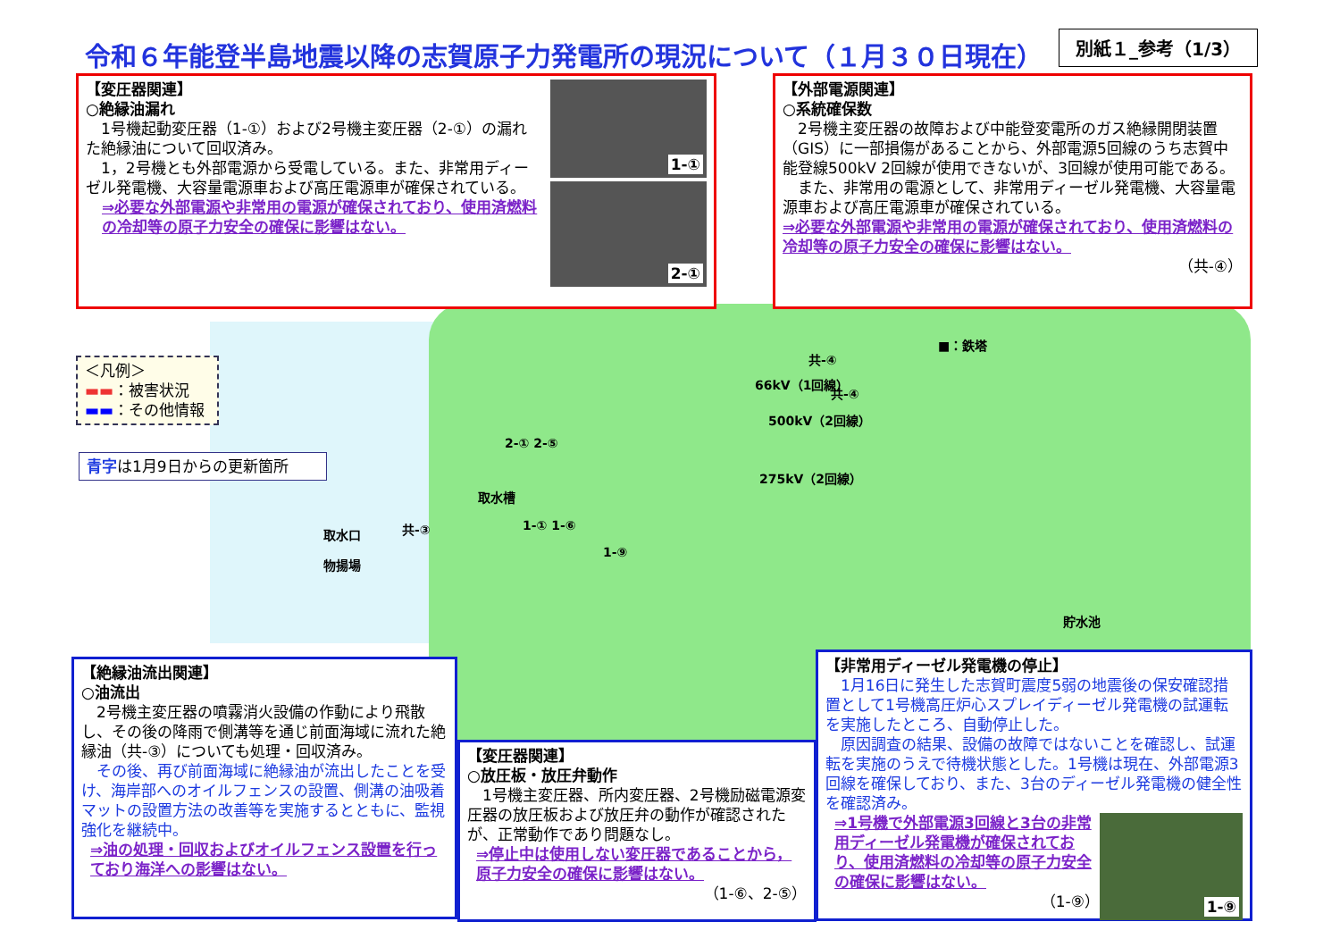令和６年能登半島地震以降の志賀原子力発電所の現況について（１月３０日現在）
別紙１_参考（1/3）
【変圧器関連】
○絶縁油漏れ
　1号機起動変圧器（1-①）および2号機主変圧器（2-①）の漏れた絶縁油について回収済み。
　1，2号機とも外部電源から受電している。また、非常用ディーゼル発電機、大容量電源車および高圧電源車が確保されている。
⇒必要な外部電源や非常用の電源が確保されており、使用済燃料の冷却等の原子力安全の確保に影響はない。
1-①
2-①
【外部電源関連】
○系統確保数
　2号機主変圧器の故障および中能登変電所のガス絶縁開閉装置（GIS）に一部損傷があることから、外部電源5回線のうち志賀中能登線500kV 2回線が使用できないが、3回線が使用可能である。
　また、非常用の電源として、非常用ディーゼル発電機、大容量電源車および高圧電源車が確保されている。
⇒必要な外部電源や非常用の電源が確保されており、使用済燃料の冷却等の原子力安全の確保に影響はない。
（共-④）
＜凡例＞
▬▬：被害状況
▬▬：その他情報
青字は1月9日からの更新箇所
■：鉄塔
共-④
共-④
66kV（1回線）
500kV（2回線）
275kV（2回線）
2-① 2-⑤
取水槽
共-③ 1-① 1-⑥
1-⑨
取水口
物揚場
貯水池
【絶縁油流出関連】
○油流出
　2号機主変圧器の噴霧消火設備の作動により飛散し、その後の降雨で側溝等を通じ前面海域に流れた絶縁油（共-③）についても処理・回収済み。
　その後、再び前面海域に絶縁油が流出したことを受け、海岸部へのオイルフェンスの設置、側溝の油吸着マットの設置方法の改善等を実施するとともに、監視強化を継続中。
⇒油の処理・回収およびオイルフェンス設置を行っており海洋への影響はない。
【変圧器関連】
○放圧板・放圧弁動作
　1号機主変圧器、所内変圧器、2号機励磁電源変圧器の放圧板および放圧弁の動作が確認されたが、正常動作であり問題なし。
⇒停止中は使用しない変圧器であることから，原子力安全の確保に影響はない。
（1-⑥、2-⑤）
【非常用ディーゼル発電機の停止】
　1月16日に発生した志賀町震度5弱の地震後の保安確認措置として1号機高圧炉心スプレイディーゼル発電機の試運転を実施したところ、自動停止した。
　原因調査の結果、設備の故障ではないことを確認し、試運転を実施のうえで待機状態とした。1号機は現在、外部電源3回線を確保しており、また、3台のディーゼル発電機の健全性を確認済み。
⇒1号機で外部電源3回線と3台の非常用ディーゼル発電機が確保されており、使用済燃料の冷却等の原子力安全の確保に影響はない。
（1-⑨）
1-⑨